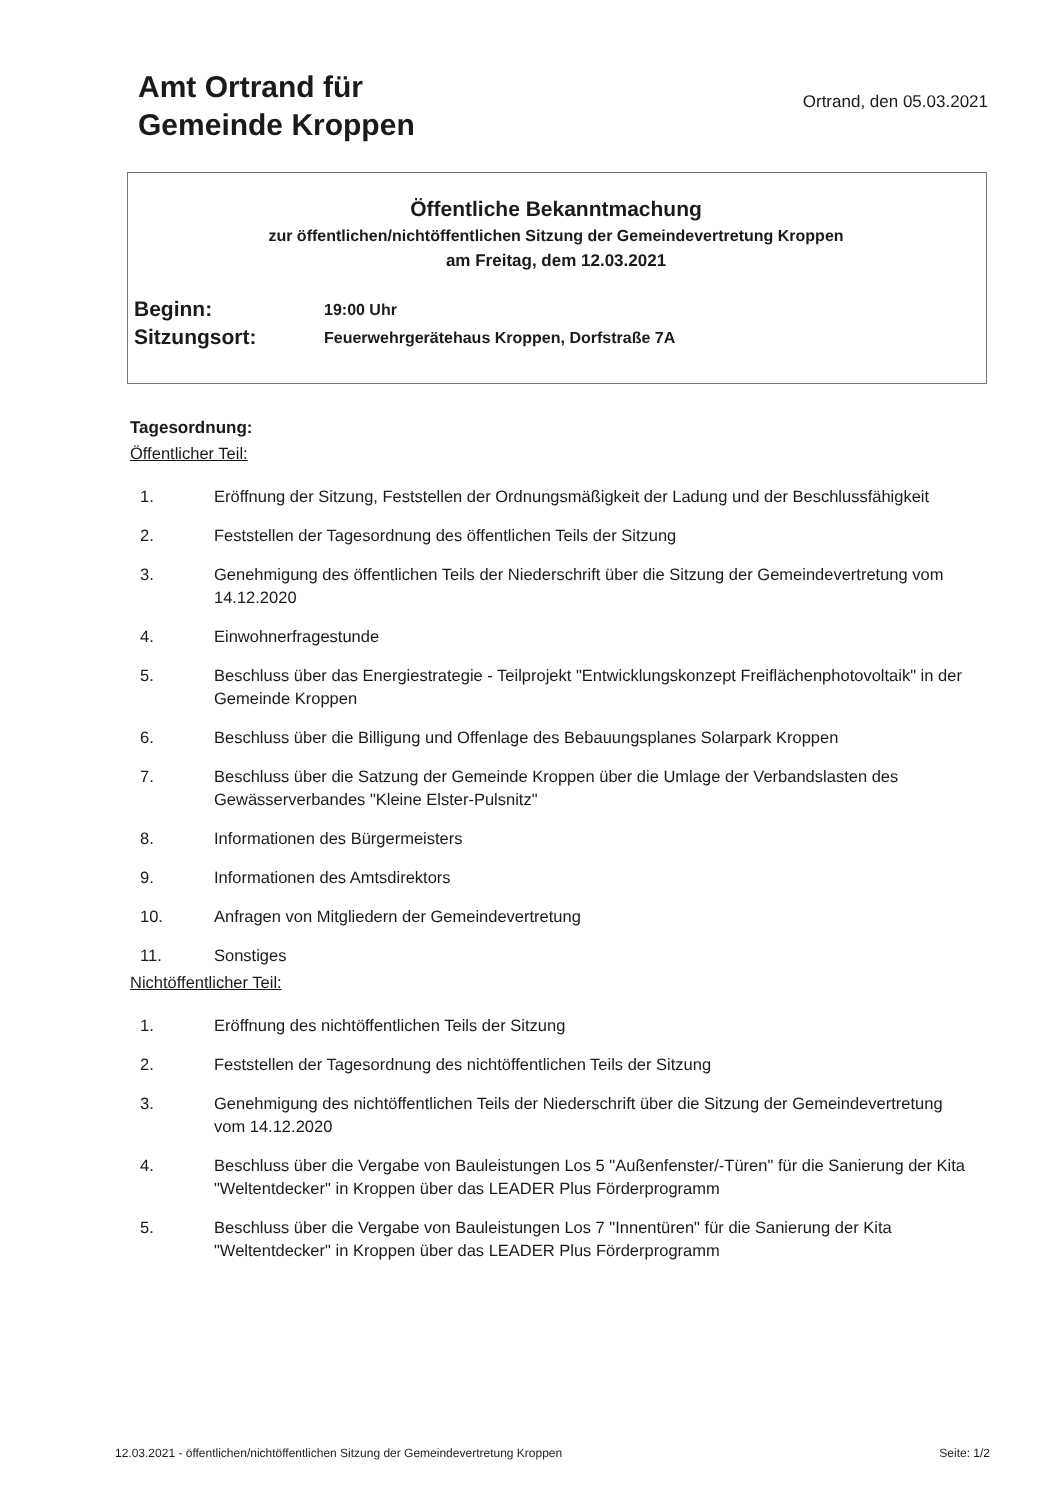Amt Ortrand für
Gemeinde Kroppen
Ortrand, den 05.03.2021
Öffentliche Bekanntmachung
zur öffentlichen/nichtöffentlichen Sitzung der Gemeindevertretung Kroppen
am Freitag, dem 12.03.2021
Beginn:
19:00 Uhr
Sitzungsort:
Feuerwehrgerätehaus Kroppen, Dorfstraße 7A
Tagesordnung:
Öffentlicher Teil:
1. Eröffnung der Sitzung, Feststellen der Ordnungsmäßigkeit der Ladung und der Beschlussfähigkeit
2. Feststellen der Tagesordnung des öffentlichen Teils der Sitzung
3. Genehmigung des öffentlichen Teils der Niederschrift über die Sitzung der Gemeindevertretung vom 14.12.2020
4. Einwohnerfragestunde
5. Beschluss über das Energiestrategie - Teilprojekt "Entwicklungskonzept Freiflächenphotovoltaik" in der Gemeinde Kroppen
6. Beschluss über die Billigung und Offenlage des Bebauungsplanes Solarpark Kroppen
7. Beschluss über die Satzung der Gemeinde Kroppen über die Umlage der Verbandslasten des Gewässerverbandes "Kleine Elster-Pulsnitz"
8. Informationen des Bürgermeisters
9. Informationen des Amtsdirektors
10. Anfragen von Mitgliedern der Gemeindevertretung
11. Sonstiges
Nichtöffentlicher Teil:
1. Eröffnung des nichtöffentlichen Teils der Sitzung
2. Feststellen der Tagesordnung des nichtöffentlichen Teils der Sitzung
3. Genehmigung des nichtöffentlichen Teils der Niederschrift über die Sitzung der Gemeindevertretung vom 14.12.2020
4. Beschluss über die Vergabe von Bauleistungen Los 5 "Außenfenster/-Türen" für die Sanierung der Kita "Weltentdecker" in Kroppen über das LEADER Plus Förderprogramm
5. Beschluss über die Vergabe von Bauleistungen Los 7 "Innentüren" für die Sanierung der Kita "Weltentdecker" in Kroppen über das LEADER Plus Förderprogramm
12.03.2021 - öffentlichen/nichtöffentlichen Sitzung der Gemeindevertretung Kroppen Seite: 1/2